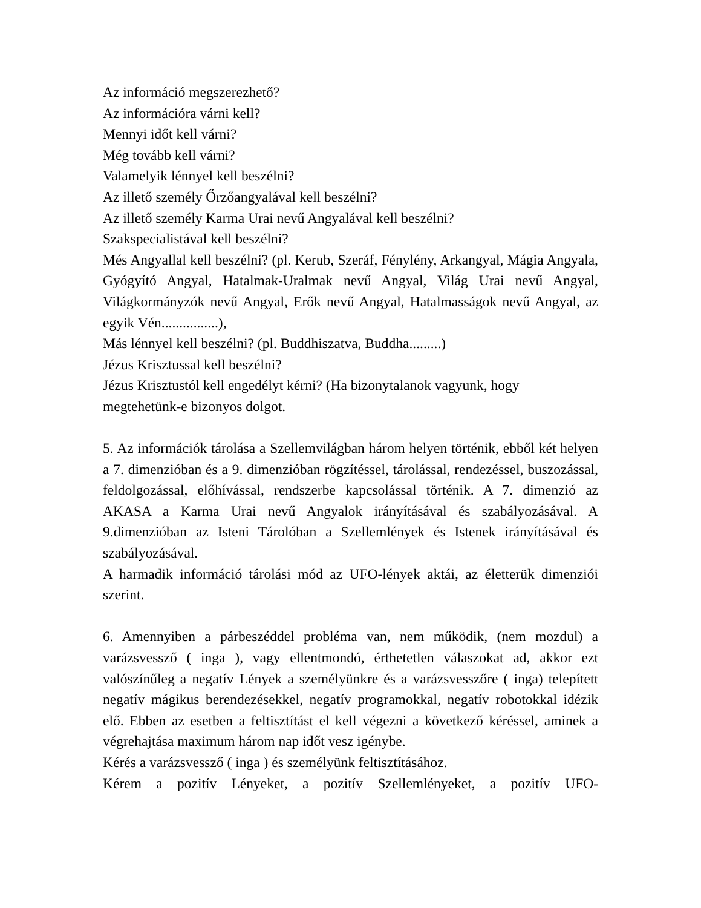Az információ megszerezhető?
Az információra várni kell?
Mennyi időt kell várni?
Még tovább kell várni?
Valamelyik lénnyel kell beszélni?
Az illető személy Őrzőangyalával kell beszélni?
Az illető személy Karma Urai nevű Angyalával kell beszélni?
Szakspecialistával kell beszélni?
Més Angyallal kell beszélni? (pl. Kerub, Szeráf, Fénylény, Arkangyal, Mágia Angyala, Gyógyító Angyal, Hatalmak-Uralmak nevű Angyal, Világ Urai nevű Angyal, Világkormányzók nevű Angyal, Erők nevű Angyal, Hatalmasságok nevű Angyal, az egyik Vén................),
Más lénnyel kell beszélni? (pl. Buddhiszatva, Buddha.........)
Jézus Krisztussal kell beszélni?
Jézus Krisztustól kell engedélyt kérni? (Ha bizonytalanok vagyunk, hogy megtehetünk-e bizonyos dolgot.
5. Az információk tárolása a Szellemvilágban három helyen történik, ebből két helyen a 7. dimenzióban és a 9. dimenzióban rögzítéssel, tárolással, rendezéssel, buszozással, feldolgozással, előhívással, rendszerbe kapcsolással történik. A 7. dimenzió az AKASA a Karma Urai nevű Angyalok irányításával és szabályozásával. A 9.dimenzióban az Isteni Tárolóban a Szellemlények és Istenek irányításával és szabályozásával.
A harmadik információ tárolási mód az UFO-lények aktái, az életterük dimenziói szerint.
6. Amennyiben a párbeszéddel probléma van, nem működik, (nem mozdul) a varázsvessző ( inga ), vagy ellentmondó, érthetetlen válaszokat ad, akkor ezt valószínűleg a negatív Lények a személyünkre és a varázsvesszőre ( inga) telepített negatív mágikus berendezésekkel, negatív programokkal, negatív robotokkal idézik elő. Ebben az esetben a feltisztítást el kell végezni a következő kéréssel, aminek a végrehajtása maximum három nap időt vesz igénybe.
Kérés a varázsvessző ( inga ) és személyünk feltisztításához.
Kérem a pozitív Lényeket, a pozitív Szellemlényeket, a pozitív UFO-